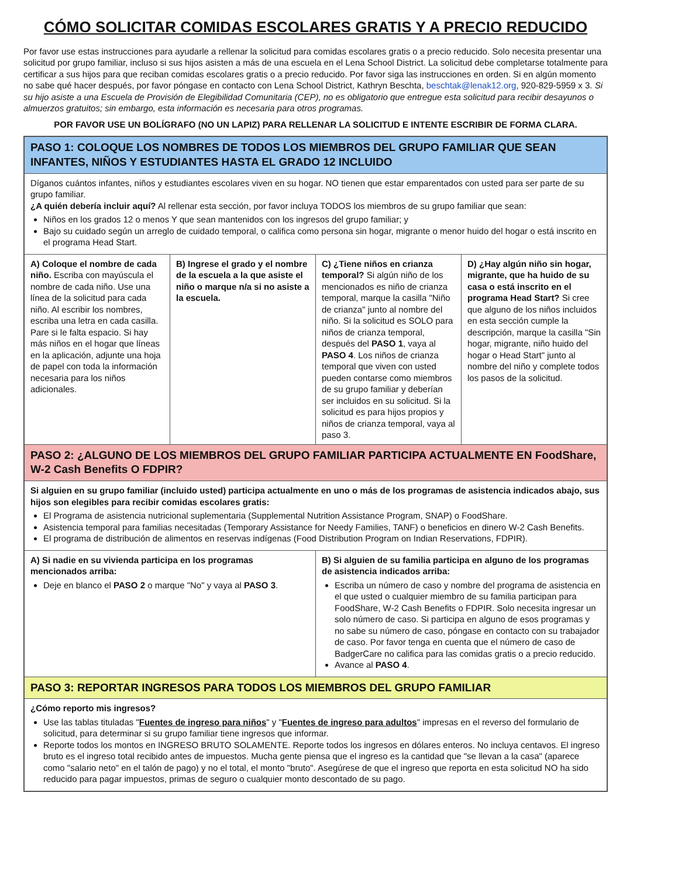CÓMO SOLICITAR COMIDAS ESCOLARES GRATIS Y A PRECIO REDUCIDO
Por favor use estas instrucciones para ayudarle a rellenar la solicitud para comidas escolares gratis o a precio reducido. Solo necesita presentar una solicitud por grupo familiar, incluso si sus hijos asisten a más de una escuela en el Lena School District. La solicitud debe completarse totalmente para certificar a sus hijos para que reciban comidas escolares gratis o a precio reducido. Por favor siga las instrucciones en orden. Si en algún momento no sabe qué hacer después, por favor póngase en contacto con Lena School District, Kathryn Beschta, beschtak@lenak12.org, 920-829-5959 x 3. Si su hijo asiste a una Escuela de Provisión de Elegibilidad Comunitaria (CEP), no es obligatorio que entregue esta solicitud para recibir desayunos o almuerzos gratuitos; sin embargo, esta información es necesaria para otros programas.
POR FAVOR USE UN BOLÍGRAFO (NO UN LAPIZ) PARA RELLENAR LA SOLICITUD E INTENTE ESCRIBIR DE FORMA CLARA.
PASO 1: COLOQUE LOS NOMBRES DE TODOS LOS MIEMBROS DEL GRUPO FAMILIAR QUE SEAN INFANTES, NIÑOS Y ESTUDIANTES HASTA EL GRADO 12 INCLUIDO
Díganos cuántos infantes, niños y estudiantes escolares viven en su hogar. NO tienen que estar emparentados con usted para ser parte de su grupo familiar.
¿A quién debería incluir aquí? Al rellenar esta sección, por favor incluya TODOS los miembros de su grupo familiar que sean:
Niños en los grados 12 o menos Y que sean mantenidos con los ingresos del grupo familiar; y
Bajo su cuidado según un arreglo de cuidado temporal, o califica como persona sin hogar, migrante o menor huido del hogar o está inscrito en el programa Head Start.
A) Coloque el nombre de cada niño. Escriba con mayúscula el nombre de cada niño. Use una línea de la solicitud para cada niño. Al escribir los nombres, escriba una letra en cada casilla. Pare si le falta espacio. Si hay más niños en el hogar que líneas en la aplicación, adjunte una hoja de papel con toda la información necesaria para los niños adicionales.
B) Ingrese el grado y el nombre de la escuela a la que asiste el niño o marque n/a si no asiste a la escuela.
C) ¿Tiene niños en crianza temporal? Si algún niño de los mencionados es niño de crianza temporal, marque la casilla "Niño de crianza" junto al nombre del niño. Si la solicitud es SOLO para niños de crianza temporal, después del PASO 1, vaya al PASO 4. Los niños de crianza temporal que viven con usted pueden contarse como miembros de su grupo familiar y deberían ser incluidos en su solicitud. Si la solicitud es para hijos propios y niños de crianza temporal, vaya al paso 3.
D) ¿Hay algún niño sin hogar, migrante, que ha huido de su casa o está inscrito en el programa Head Start? Si cree que alguno de los niños incluidos en esta sección cumple la descripción, marque la casilla "Sin hogar, migrante, niño huido del hogar o Head Start" junto al nombre del niño y complete todos los pasos de la solicitud.
PASO 2: ¿ALGUNO DE LOS MIEMBROS DEL GRUPO FAMILIAR PARTICIPA ACTUALMENTE EN FoodShare, W-2 Cash Benefits O FDPIR?
Si alguien en su grupo familiar (incluido usted) participa actualmente en uno o más de los programas de asistencia indicados abajo, sus hijos son elegibles para recibir comidas escolares gratis:
El Programa de asistencia nutricional suplementaria (Supplemental Nutrition Assistance Program, SNAP) o FoodShare.
Asistencia temporal para familias necesitadas (Temporary Assistance for Needy Families, TANF) o beneficios en dinero W-2 Cash Benefits.
El programa de distribución de alimentos en reservas indígenas (Food Distribution Program on Indian Reservations, FDPIR).
A) Si nadie en su vivienda participa en los programas mencionados arriba:
Deje en blanco el PASO 2 o marque "No" y vaya al PASO 3.
B) Si alguien de su familia participa en alguno de los programas de asistencia indicados arriba:
Escriba un número de caso y nombre del programa de asistencia en el que usted o cualquier miembro de su familia participan para FoodShare, W-2 Cash Benefits o FDPIR. Solo necesita ingresar un solo número de caso. Si participa en alguno de esos programas y no sabe su número de caso, póngase en contacto con su trabajador de caso. Por favor tenga en cuenta que el número de caso de BadgerCare no califica para las comidas gratis o a precio reducido.
Avance al PASO 4.
PASO 3: REPORTAR INGRESOS PARA TODOS LOS MIEMBROS DEL GRUPO FAMILIAR
¿Cómo reporto mis ingresos?
Use las tablas tituladas "Fuentes de ingreso para niños" y "Fuentes de ingreso para adultos" impresas en el reverso del formulario de solicitud, para determinar si su grupo familiar tiene ingresos que informar.
Reporte todos los montos en INGRESO BRUTO SOLAMENTE. Reporte todos los ingresos en dólares enteros. No incluya centavos. El ingreso bruto es el ingreso total recibido antes de impuestos. Mucha gente piensa que el ingreso es la cantidad que "se llevan a la casa" (aparece como "salario neto" en el talón de pago) y no el total, el monto "bruto". Asegúrese de que el ingreso que reporta en esta solicitud NO ha sido reducido para pagar impuestos, primas de seguro o cualquier monto descontado de su pago.